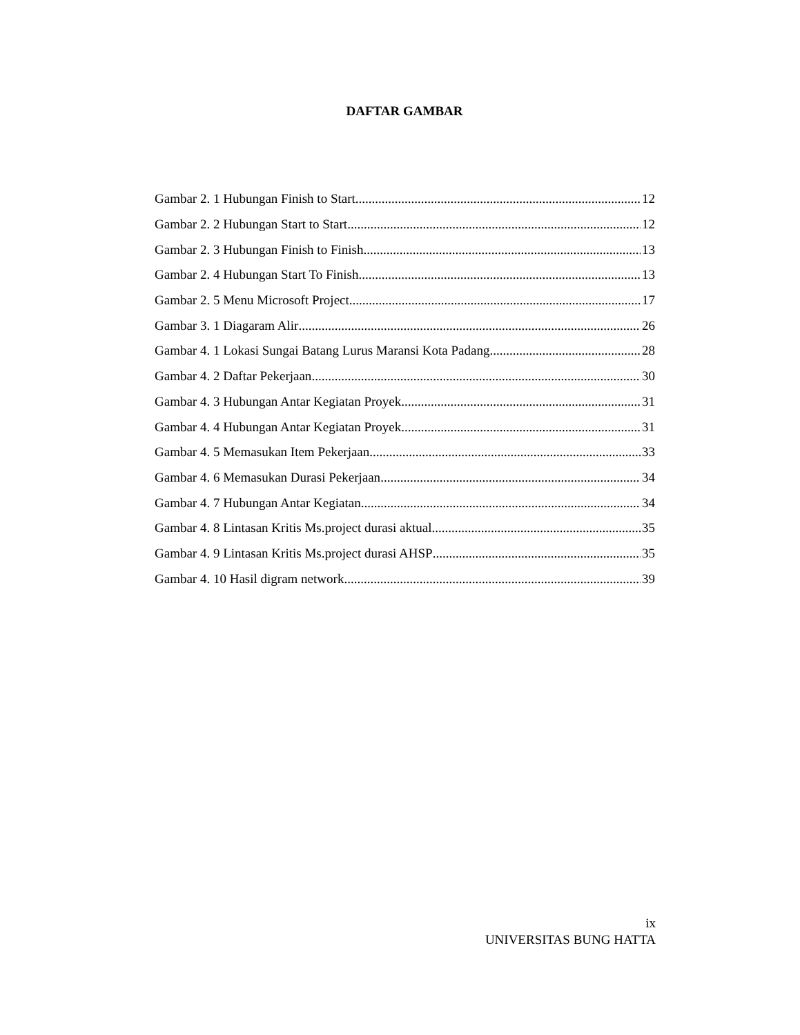DAFTAR GAMBAR
Gambar 2. 1 Hubungan Finish to Start 12
Gambar 2. 2 Hubungan Start to Start 12
Gambar 2. 3 Hubungan Finish to Finish 13
Gambar 2. 4 Hubungan Start To Finish 13
Gambar 2. 5 Menu Microsoft Project 17
Gambar 3. 1 Diagaram Alir 26
Gambar 4. 1 Lokasi Sungai Batang Lurus Maransi Kota Padang 28
Gambar 4. 2 Daftar Pekerjaan 30
Gambar 4. 3 Hubungan Antar Kegiatan Proyek 31
Gambar 4. 4 Hubungan Antar Kegiatan Proyek 31
Gambar 4. 5 Memasukan Item Pekerjaan 33
Gambar 4. 6 Memasukan Durasi Pekerjaan 34
Gambar 4. 7 Hubungan Antar Kegiatan 34
Gambar 4. 8 Lintasan Kritis Ms.project durasi aktual 35
Gambar 4. 9 Lintasan Kritis Ms.project durasi AHSP 35
Gambar 4. 10 Hasil digram network 39
ix
UNIVERSITAS BUNG HATTA